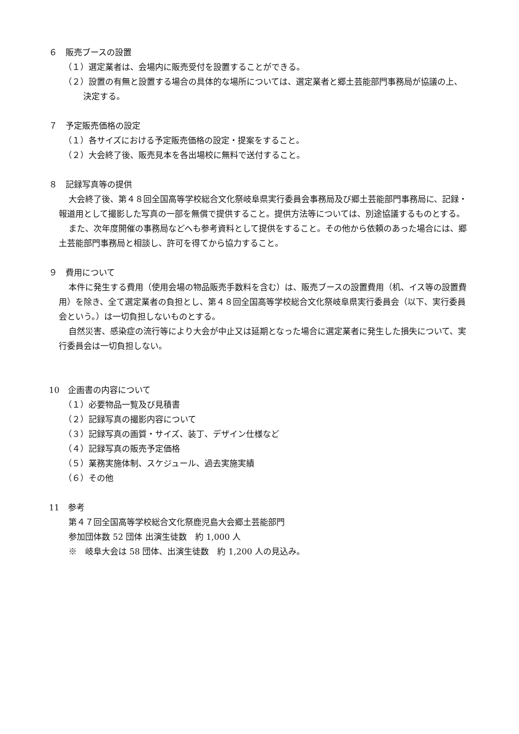６　販売ブースの設置
（１）選定業者は、会場内に販売受付を設置することができる。
（２）設置の有無と設置する場合の具体的な場所については、選定業者と郷土芸能部門事務局が協議の上、決定する。
７　予定販売価格の設定
（１）各サイズにおける予定販売価格の設定・提案をすること。
（２）大会終了後、販売見本を各出場校に無料で送付すること。
８　記録写真等の提供
大会終了後、第４８回全国高等学校総合文化祭岐阜県実行委員会事務局及び郷土芸能部門事務局に、記録・報道用として撮影した写真の一部を無償で提供すること。提供方法等については、別途協議するものとする。
また、次年度開催の事務局などへも参考資料として提供をすること。その他から依頼のあった場合には、郷土芸能部門事務局と相談し、許可を得てから協力すること。
９　費用について
本件に発生する費用（使用会場の物品販売手数料を含む）は、販売ブースの設置費用（机、イス等の設置費用）を除き、全て選定業者の負担とし、第４８回全国高等学校総合文化祭岐阜県実行委員会（以下、実行委員会という。）は一切負担しないものとする。
自然災害、感染症の流行等により大会が中止又は延期となった場合に選定業者に発生した損失について、実行委員会は一切負担しない。
10　企画書の内容について
（１）必要物品一覧及び見積書
（２）記録写真の撮影内容について
（３）記録写真の画質・サイズ、装丁、デザイン仕様など
（４）記録写真の販売予定価格
（５）業務実施体制、スケジュール、過去実施実績
（６）その他
11　参考
第４７回全国高等学校総合文化祭鹿児島大会郷土芸能部門
参加団体数 52 団体 出演生徒数　約 1,000 人
※　岐阜大会は 58 団体、出演生徒数　約 1,200 人の見込み。